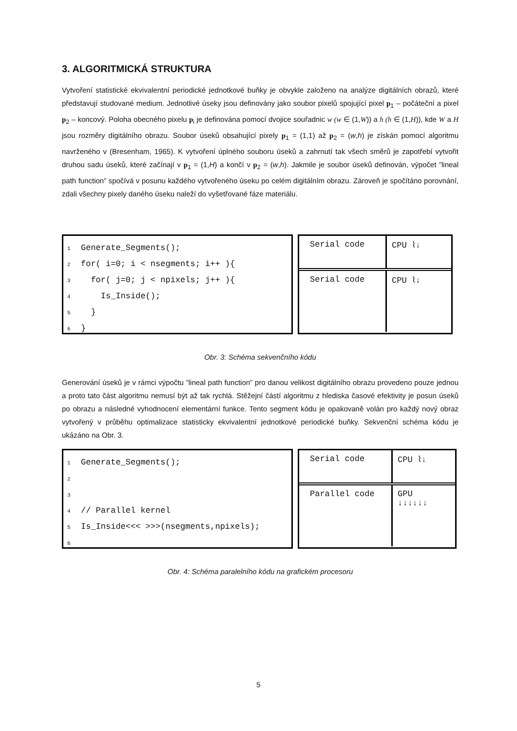3. ALGORITMICKÁ STRUKTURA
Vytvoření statistické ekvivalentní periodické jednotkové buňky je obvykle založeno na analýze digitálních obrazů, které představují studované medium. Jednotlivé úseky jsou definovány jako soubor pixelů spojující pixel p<sub>1</sub> – počáteční a pixel p<sub>2</sub> – koncový. Poloha obecného pixelu p<sub>i</sub> je definována pomocí dvojice souřadnic w (w ∈ (1,W)) a h (h ∈ (1,H)), kde W a H jsou rozměry digitálního obrazu. Soubor úseků obsahující pixely p<sub>1</sub> = (1,1) až p<sub>2</sub> = (w,h) je získán pomocí algoritmu navrženého v (Bresenham, 1965). K vytvoření úplného souboru úseků a zahrnutí tak všech směrů je zapotřebí vytvořit druhou sadu úseků, které začínají v p<sub>1</sub> = (1,H) a končí v p<sub>2</sub> = (w,h). Jakmile je soubor úseků definován, výpočet ”lineal path function” spočívá v posunu každého vytvořeného úseku po celém digitálním obrazu. Zároveň je spočítáno porovnání, zdali všechny pixely daného úseku naleží do vyšetřované fáze materiálu.
1 Generate_Segments();
2 for( i=0; i < nsegments; i++ ){
3 for( j=0; j < npixels; j++ ){
4 Is_Inside();
5 }
6 }
Serial code CPU ⌇↓
Serial code CPU ⌇↓
Obr. 3: Schéma sekvenčního kódu
Generování úseků je v rámci výpočtu ”lineal path function” pro danou velikost digitálního obrazu provedeno pouze jednou a proto tato část algoritmu nemusí být až tak rychlá. Stěžejní částí algoritmu z hlediska časové efektivity je posun úseků po obrazu a následné vyhodnocení elementární funkce. Tento segment kódu je opakovaně volán pro každý nový obraz vytvořený v průběhu optimalizace statisticky ekvivalentní jednotkové periodické buňky. Sekvenční schéma kódu je ukázáno na Obr. 3.
1 Generate_Segments();
2
3
4 // Parallel kernel
5 Is_Inside<<< >>>(nsegments,npixels);
6
Serial code CPU ⌇↓
Parallel code GPU
↓↓↓↓↓↓
Obr. 4: Schéma paralelního kódu na grafickém procesoru
5